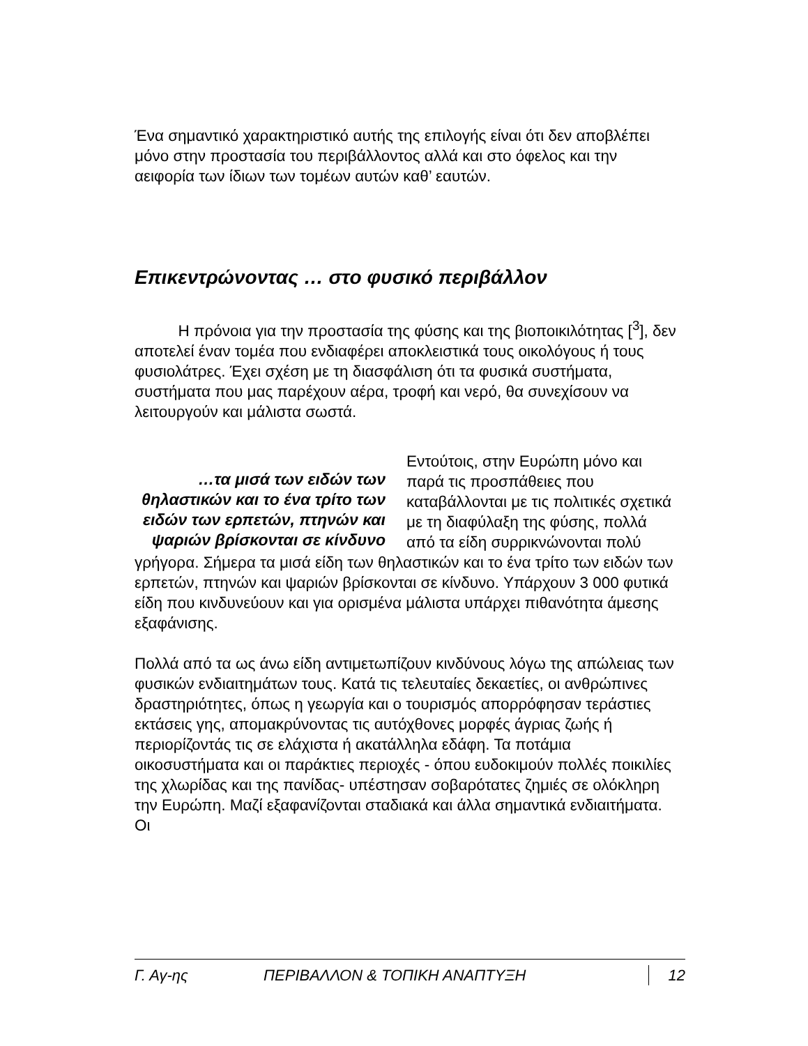Ένα σημαντικό χαρακτηριστικό αυτής της επιλογής είναι ότι δεν αποβλέπει μόνο στην προστασία του περιβάλλοντος αλλά και στο όφελος και την αειφορία των ίδιων των τομέων αυτών καθ’ εαυτών.
Επικεντρώνοντας … στο φυσικό περιβάλλον
Η πρόνοια για την προστασία της φύσης και της βιοποικιλότητας [<sup>3</sup>], δεν αποτελεί έναν τομέα που ενδιαφέρει αποκλειστικά τους οικολόγους ή τους φυσιολάτρες. Έχει σχέση με τη διασφάλιση ότι τα φυσικά συστήματα, συστήματα που μας παρέχουν αέρα, τροφή και νερό, θα συνεχίσουν να λειτουργούν και μάλιστα σωστά.
…τα μισά των ειδών των θηλαστικών και το ένα τρίτο των ειδών των ερπετών, πτηνών και ψαριών βρίσκονται σε κίνδυνο
Εντούτοις, στην Ευρώπη μόνο και παρά τις προσπάθειες που καταβάλλονται με τις πολιτικές σχετικά με τη διαφύλαξη της φύσης, πολλά από τα είδη συρρικνώνονται πολύ γρήγορα. Σήμερα τα μισά είδη των θηλαστικών και το ένα τρίτο των ειδών των ερπετών, πτηνών και ψαριών βρίσκονται σε κίνδυνο. Υπάρχουν 3 000 φυτικά είδη που κινδυνεύουν και για ορισμένα μάλιστα υπάρχει πιθανότητα άμεσης εξαφάνισης.
Πολλά από τα ως άνω είδη αντιμετωπίζουν κινδύνους λόγω της απώλειας των φυσικών ενδιαιτημάτων τους. Κατά τις τελευταίες δεκαετίες, οι ανθρώπινες δραστηριότητες, όπως η γεωργία και ο τουρισμός απορρόφησαν τεράστιες εκτάσεις γης, απομακρύνοντας τις αυτόχθονες μορφές άγριας ζωής ή περιορίζοντάς τις σε ελάχιστα ή ακατάλληλα εδάφη. Τα ποτάμια οικοσυστήματα και οι παράκτιες περιοχές - όπου ευδοκιμούν πολλές ποικιλίες της χλωρίδας και της πανίδας- υπέστησαν σοβαρότατες ζημιές σε ολόκληρη την Ευρώπη. Μαζί εξαφανίζονται σταδιακά και άλλα σημαντικά ενδιαιτήματα. Οι
Γ. Αγ-ης ΠΕΡΙΒΑΛΛΟΝ & ΤΟΠΙΚΗ ΑΝΑΠΤΥΞΗ 12